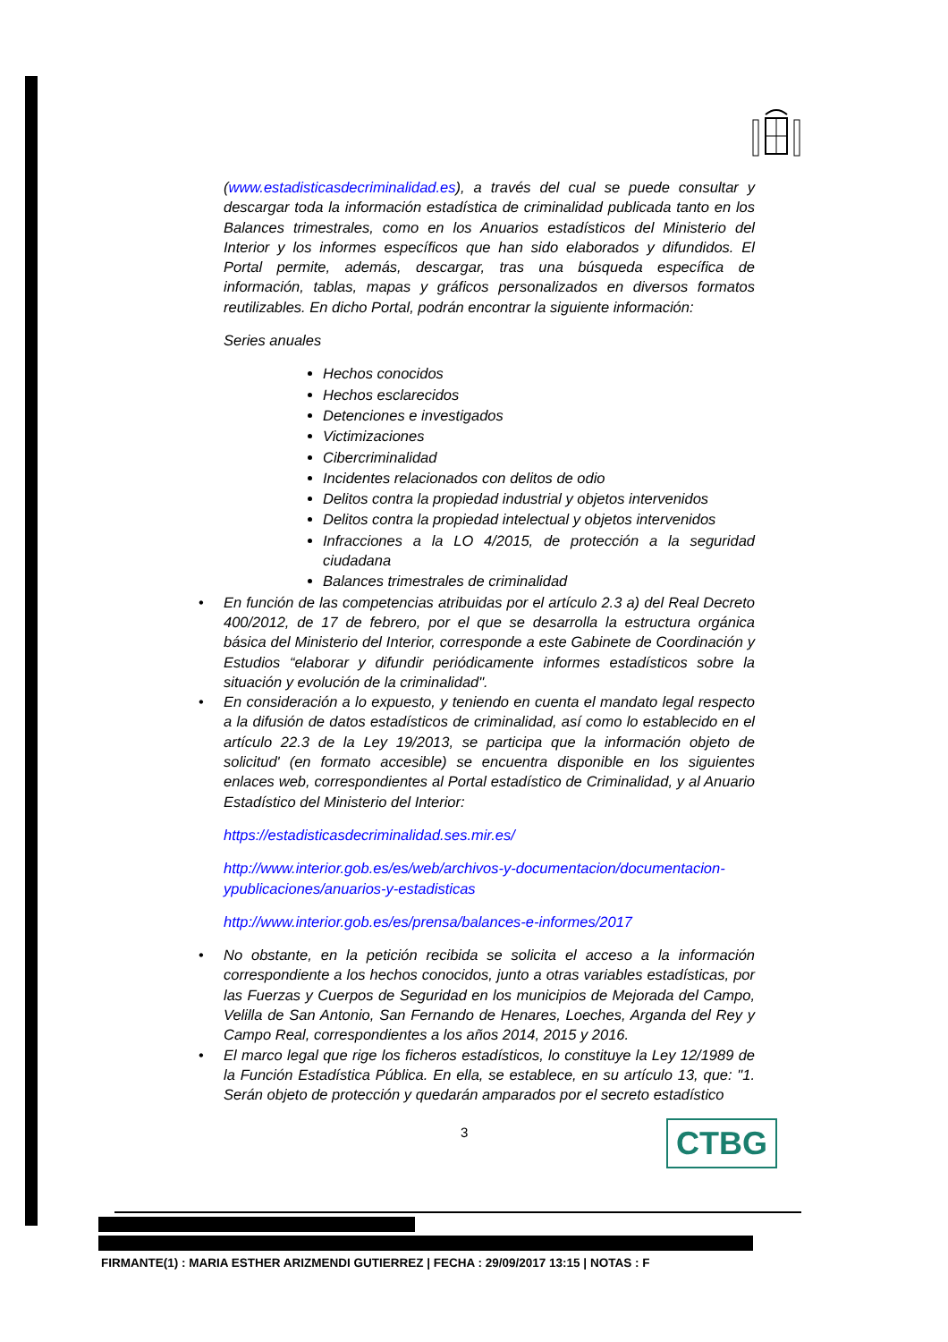(www.estadisticasdecriminalidad.es), a través del cual se puede consultar y descargar toda la información estadística de criminalidad publicada tanto en los Balances trimestrales, como en los Anuarios estadísticos del Ministerio del Interior y los informes específicos que han sido elaborados y difundidos. El Portal permite, además, descargar, tras una búsqueda específica de información, tablas, mapas y gráficos personalizados en diversos formatos reutilizables. En dicho Portal, podrán encontrar la siguiente información:
Series anuales
Hechos conocidos
Hechos esclarecidos
Detenciones e investigados
Victimizaciones
Cibercriminalidad
Incidentes relacionados con delitos de odio
Delitos contra la propiedad industrial y objetos intervenidos
Delitos contra la propiedad intelectual y objetos intervenidos
Infracciones a la LO 4/2015, de protección a la seguridad ciudadana
Balances trimestrales de criminalidad
• En función de las competencias atribuidas por el artículo 2.3 a) del Real Decreto 400/2012, de 17 de febrero, por el que se desarrolla la estructura orgánica básica del Ministerio del Interior, corresponde a este Gabinete de Coordinación y Estudios “elaborar y difundir periódicamente informes estadísticos sobre la situación y evolución de la criminalidad".
• En consideración a lo expuesto, y teniendo en cuenta el mandato legal respecto a la difusión de datos estadísticos de criminalidad, así como lo establecido en el artículo 22.3 de la Ley 19/2013, se participa que la información objeto de solicitud' (en formato accesible) se encuentra disponible en los siguientes enlaces web, correspondientes al Portal estadístico de Criminalidad, y al Anuario Estadístico del Ministerio del Interior:
https://estadisticasdecriminalidad.ses.mir.es/
http://www.interior.gob.es/es/web/archivos-y-documentacion/documentacion-ypublicaciones/anuarios-y-estadisticas
http://www.interior.gob.es/es/prensa/balances-e-informes/2017
• No obstante, en la petición recibida se solicita el acceso a la información correspondiente a los hechos conocidos, junto a otras variables estadísticas, por las Fuerzas y Cuerpos de Seguridad en los municipios de Mejorada del Campo, Velilla de San Antonio, San Fernando de Henares, Loeches, Arganda del Rey y Campo Real, correspondientes a los años 2014, 2015 y 2016.
• El marco legal que rige los ficheros estadísticos, lo constituye la Ley 12/1989 de la Función Estadística Pública. En ella, se establece, en su artículo 13, que: "1. Serán objeto de protección y quedarán amparados por el secreto estadístico
3 CTBG
FIRMANTE(1) : MARIA ESTHER ARIZMENDI GUTIERREZ | FECHA : 29/09/2017 13:15 | NOTAS : F